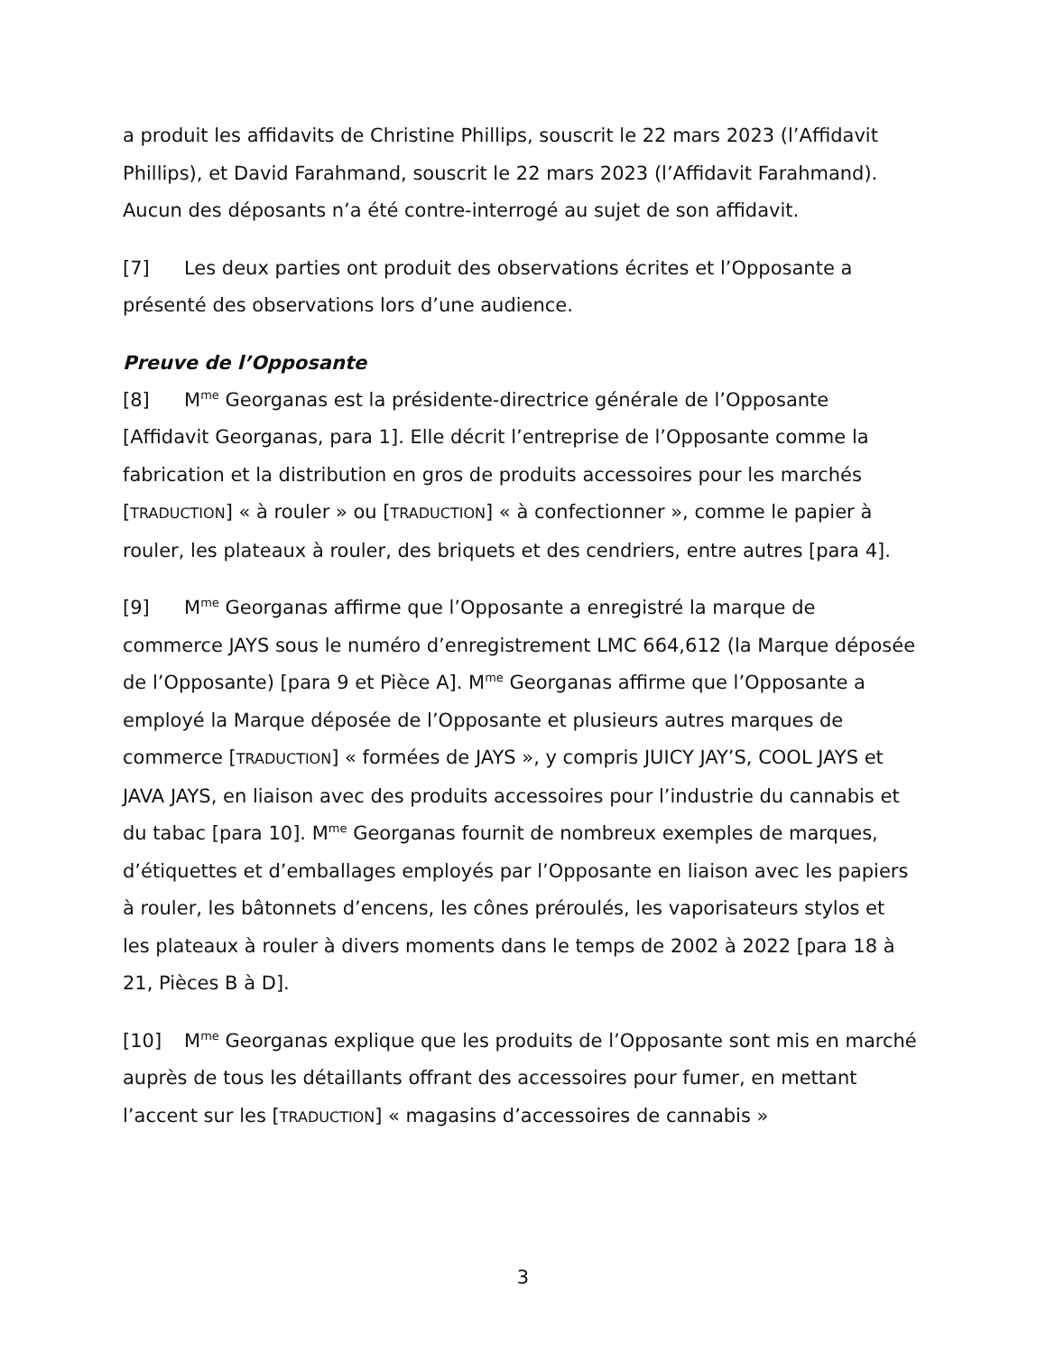a produit les affidavits de Christine Phillips, souscrit le 22 mars 2023 (l’Affidavit Phillips), et David Farahmand, souscrit le 22 mars 2023 (l’Affidavit Farahmand). Aucun des déposants n’a été contre-interrogé au sujet de son affidavit.
[7] Les deux parties ont produit des observations écrites et l’Opposante a présenté des observations lors d’une audience.
Preuve de l’Opposante
[8] M<sup>me</sup> Georganas est la présidente-directrice générale de l’Opposante [Affidavit Georganas, para 1]. Elle décrit l’entreprise de l’Opposante comme la fabrication et la distribution en gros de produits accessoires pour les marchés [TRADUCTION] « à rouler » ou [TRADUCTION] « à confectionner », comme le papier à rouler, les plateaux à rouler, des briquets et des cendriers, entre autres [para 4].
[9] M<sup>me</sup> Georganas affirme que l’Opposante a enregistré la marque de commerce JAYS sous le numéro d’enregistrement LMC 664,612 (la Marque déposée de l’Opposante) [para 9 et Pièce A]. M<sup>me</sup> Georganas affirme que l’Opposante a employé la Marque déposée de l’Opposante et plusieurs autres marques de commerce [TRADUCTION] « formées de JAYS », y compris JUICY JAY’S, COOL JAYS et JAVA JAYS, en liaison avec des produits accessoires pour l’industrie du cannabis et du tabac [para 10]. M<sup>me</sup> Georganas fournit de nombreux exemples de marques, d’étiquettes et d’emballages employés par l’Opposante en liaison avec les papiers à rouler, les bâtonnets d’encens, les cônes préroulés, les vaporisateurs stylos et les plateaux à rouler à divers moments dans le temps de 2002 à 2022 [para 18 à 21, Pièces B à D].
[10] M<sup>me</sup> Georganas explique que les produits de l’Opposante sont mis en marché auprès de tous les détaillants offrant des accessoires pour fumer, en mettant l’accent sur les [TRADUCTION] « magasins d’accessoires de cannabis »
3